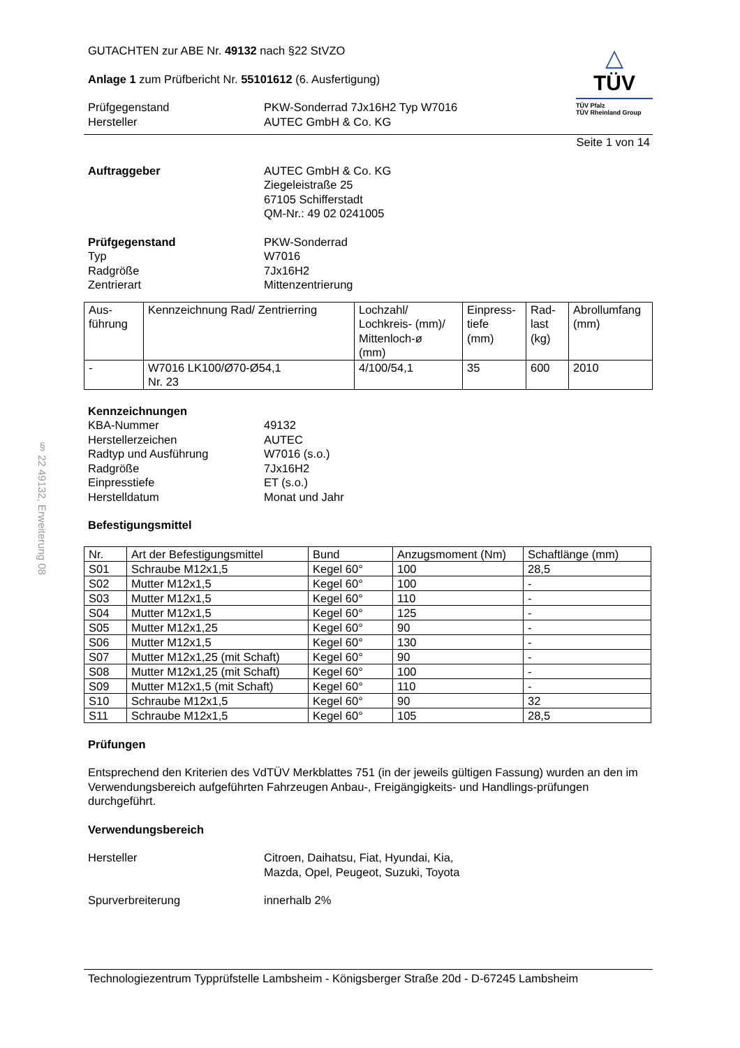§ 22 49132, Erweiterung 08
GUTACHTEN zur ABE Nr. 49132 nach §22 StVZO
Anlage 1 zum Prüfbericht Nr. 55101612 (6. Ausfertigung)
Prüfgegenstand
Hersteller
PKW-Sonderrad 7Jx16H2 Typ W7016
AUTEC GmbH & Co. KG
△
TÜV
TÜV Pfalz
TÜV Rheinland Group
Seite 1 von 14
Auftraggeber AUTEC GmbH & Co. KG
Ziegeleistraße 25
67105 Schifferstadt
QM-Nr.: 49 02 0241005
Prüfgegenstand
Typ
Radgröße
Zentrierart
PKW-Sonderrad
W7016
7Jx16H2
Mittenzentrierung
| Aus- führung | Kennzeichnung Rad/ Zentrierring | Lochzahl/ Lochkreis- (mm)/ Mittenloch-ø (mm) | Einpress- tiefe (mm) | Rad- last (kg) | Abrollumfang (mm) |
| - | W7016 LK100/Ø70-Ø54,1 Nr. 23 | 4/100/54,1 | 35 | 600 | 2010 |
Kennzeichnungen
KBA-Nummer
Herstellerzeichen
Radtyp und Ausführung
Radgröße
Einpresstiefe
Herstelldatum
49132
AUTEC
W7016 (s.o.)
7Jx16H2
ET (s.o.)
Monat und Jahr
Befestigungsmittel
| Nr. | Art der Befestigungsmittel | Bund | Anzugsmoment (Nm) | Schaftlänge (mm) |
| S01 | Schraube M12x1,5 | Kegel 60° | 100 | 28,5 |
| S02 | Mutter M12x1,5 | Kegel 60° | 100 | - |
| S03 | Mutter M12x1,5 | Kegel 60° | 110 | - |
| S04 | Mutter M12x1,5 | Kegel 60° | 125 | - |
| S05 | Mutter M12x1,25 | Kegel 60° | 90 | - |
| S06 | Mutter M12x1,5 | Kegel 60° | 130 | - |
| S07 | Mutter M12x1,25 (mit Schaft) | Kegel 60° | 90 | - |
| S08 | Mutter M12x1,25 (mit Schaft) | Kegel 60° | 100 | - |
| S09 | Mutter M12x1,5 (mit Schaft) | Kegel 60° | 110 | - |
| S10 | Schraube M12x1,5 | Kegel 60° | 90 | 32 |
| S11 | Schraube M12x1,5 | Kegel 60° | 105 | 28,5 |
Prüfungen
Entsprechend den Kriterien des VdTÜV Merkblattes 751 (in der jeweils gültigen Fassung) wurden an den im Verwendungsbereich aufgeführten Fahrzeugen Anbau-, Freigängigkeits- und Handlings-prüfungen durchgeführt.
Verwendungsbereich
Hersteller Citroen, Daihatsu, Fiat, Hyundai, Kia,
Mazda, Opel, Peugeot, Suzuki, Toyota
Spurverbreiterung innerhalb 2%
Technologiezentrum Typprüfstelle Lambsheim - Königsberger Straße 20d - D-67245 Lambsheim